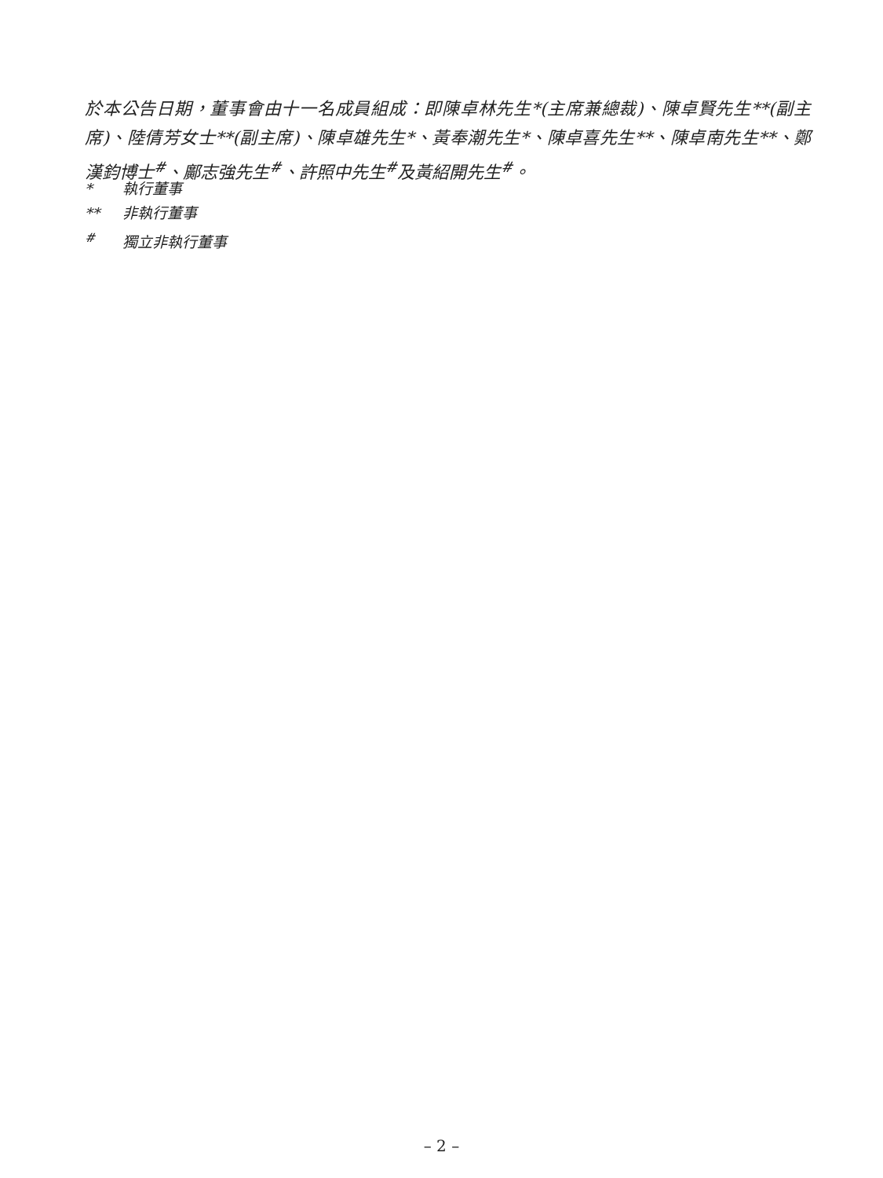於本公告日期，董事會由十一名成員組成：即陳卓林先生*(主席兼總裁)、陳卓賢先生**(副主席)、陸倩芳女士**(副主席)、陳卓雄先生*、黃奉潮先生*、陳卓喜先生**、陳卓南先生**、鄭漢鈞博士<sup>#</sup>、鄺志強先生<sup>#</sup>、許照中先生<sup>#</sup>及黃紹開先生<sup>#</sup>。
* 執行董事
** 非執行董事
<sup>#</sup> 獨立非執行董事
– 2 –